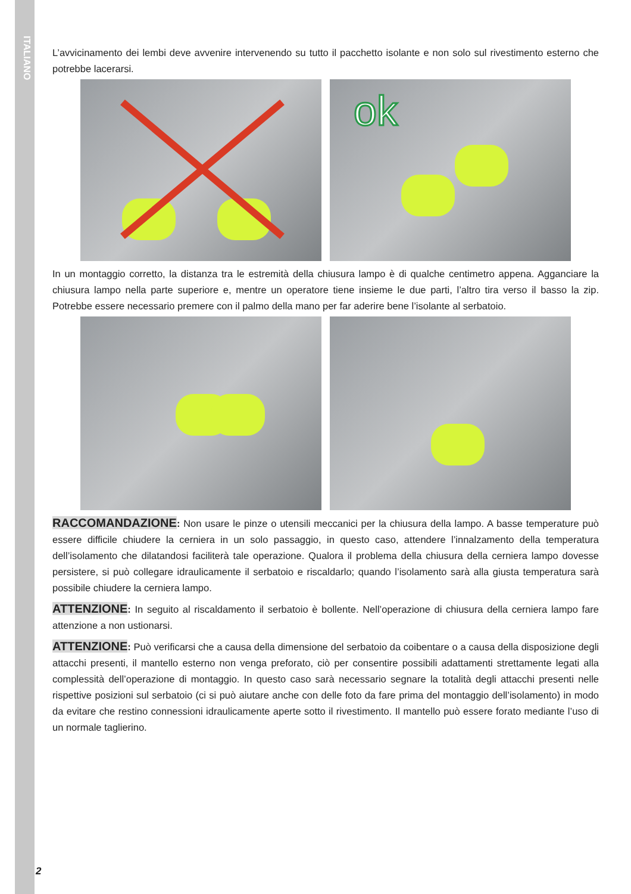ITALIANO
L’avvicinamento dei lembi deve avvenire intervenendo su tutto il pacchetto isolante e non solo sul rivestimento esterno che potrebbe lacerarsi.
ok
In un montaggio corretto, la distanza tra le estremità della chiusura lampo è di qualche centimetro appena. Agganciare la chiusura lampo nella parte superiore e, mentre un operatore tiene insieme le due parti, l’altro tira verso il basso la zip. Potrebbe essere necessario premere con il palmo della mano per far aderire bene l’isolante al serbatoio.
RACCOMANDAZIONE: Non usare le pinze o utensili meccanici per la chiusura della lampo. A basse temperature può essere difficile chiudere la cerniera in un solo passaggio, in questo caso, attendere l’innalzamento della temperatura dell’isolamento che dilatandosi faciliterà tale operazione. Qualora il problema della chiusura della cerniera lampo dovesse persistere, si può collegare idraulicamente il serbatoio e riscaldarlo; quando l’isolamento sarà alla giusta temperatura sarà possibile chiudere la cerniera lampo.
ATTENZIONE: In seguito al riscaldamento il serbatoio è bollente. Nell’operazione di chiusura della cerniera lampo fare attenzione a non ustionarsi.
ATTENZIONE: Può verificarsi che a causa della dimensione del serbatoio da coibentare o a causa della disposizione degli attacchi presenti, il mantello esterno non venga preforato, ciò per consentire possibili adattamenti strettamente legati alla complessità dell’operazione di montaggio. In questo caso sarà necessario segnare la totalità degli attacchi presenti nelle rispettive posizioni sul serbatoio (ci si può aiutare anche con delle foto da fare prima del montaggio dell’isolamento) in modo da evitare che restino connessioni idraulicamente aperte sotto il rivestimento. Il mantello può essere forato mediante l’uso di un normale taglierino.
2